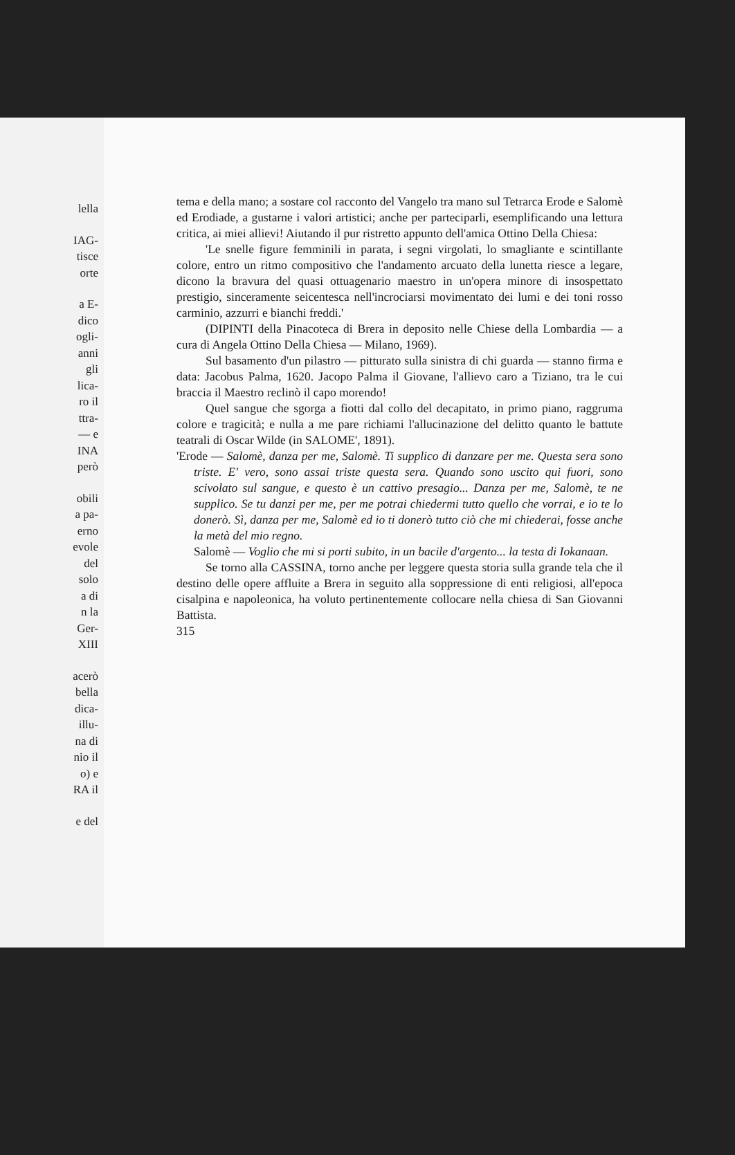lella
IAG-
tisce
orte
a E-
dico
ogli-
anni
gli
lica-
ro il
ttra-
— e
INA
però
obili
a pa-
erno
evole
del
solo
a di
n la
Ger-
XIII
acerò
bella
dica-
illu-
na di
nio il
o) e
RA il
e del
tema e della mano; a sostare col racconto del Vangelo tra mano sul Tetrarca Erode e Salomè ed Erodiade, a gustarne i valori artistici; anche per parteciparli, esemplificando una lettura critica, ai miei allievi! Aiutando il pur ristretto appunto dell'amica Ottino Della Chiesa:
'Le snelle figure femminili in parata, i segni virgolati, lo smagliante e scintillante colore, entro un ritmo compositivo che l'andamento arcuato della lunetta riesce a legare, dicono la bravura del quasi ottuagenario maestro in un'opera minore di insospettato prestigio, sinceramente seicentesca nell'incrociarsi movimentato dei lumi e dei toni rosso carminio, azzurri e bianchi freddi.'
(DIPINTI della Pinacoteca di Brera in deposito nelle Chiese della Lombardia — a cura di Angela Ottino Della Chiesa — Milano, 1969).
Sul basamento d'un pilastro — pitturato sulla sinistra di chi guarda — stanno firma e data: Jacobus Palma, 1620. Jacopo Palma il Giovane, l'allievo caro a Tiziano, tra le cui braccia il Maestro reclinò il capo morendo!
Quel sangue che sgorga a fiotti dal collo del decapitato, in primo piano, raggruma colore e tragicità; e nulla a me pare richiami l'allucinazione del delitto quanto le battute teatrali di Oscar Wilde (in SALOME', 1891).
'Erode — Salomè, danza per me, Salomè. Ti supplico di danzare per me. Questa sera sono triste. E' vero, sono assai triste questa sera. Quando sono uscito qui fuori, sono scivolato sul sangue, e questo è un cattivo presagio... Danza per me, Salomè, te ne supplico. Se tu danzi per me, per me potrai chiedermi tutto quello che vorrai, e io te lo donerò. Sì, danza per me, Salomè ed io ti donerò tutto ciò che mi chiederai, fosse anche la metà del mio regno.
Salomè — Voglio che mi si porti subito, in un bacile d'argento... la testa di Iokanaan.
Se torno alla CASSINA, torno anche per leggere questa storia sulla grande tela che il destino delle opere affluite a Brera in seguito alla soppressione di enti religiosi, all'epoca cisalpina e napoleonica, ha voluto pertinentemente collocare nella chiesa di San Giovanni Battista.
315